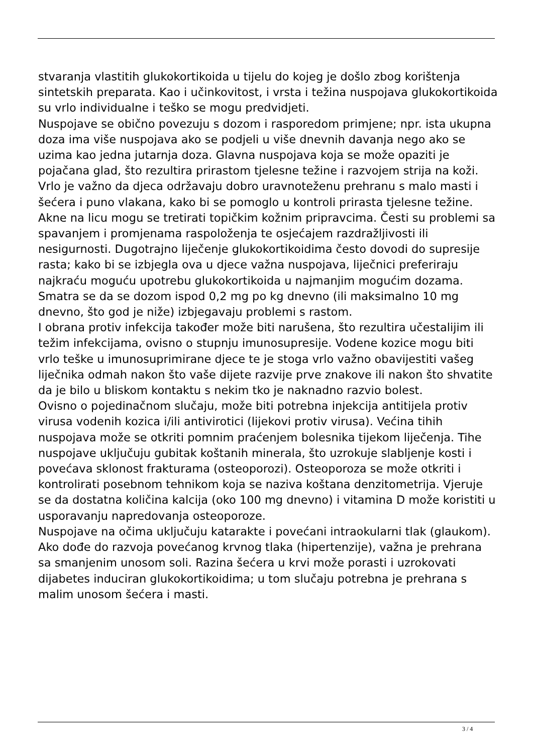stvaranja vlastitih glukokortikoida u tijelu do kojeg je došlo zbog korištenja sintetskih preparata. Kao i učinkovitost, i vrsta i težina nuspojava glukokortikoida su vrlo individualne i teško se mogu predvidjeti.
Nuspojave se obično povezuju s dozom i rasporedom primjene; npr. ista ukupna doza ima više nuspojava ako se podjeli u više dnevnih davanja nego ako se uzima kao jedna jutarnja doza. Glavna nuspojava koja se može opaziti je pojačana glad, što rezultira prirastom tjelesne težine i razvojem strija na koži. Vrlo je važno da djeca održavaju dobro uravnoteženu prehranu s malo masti i šećera i puno vlakana, kako bi se pomoglo u kontroli prirasta tjelesne težine. Akne na licu mogu se tretirati topičkim kožnim pripravcima. Česti su problemi sa spavanjem i promjenama raspoloženja te osjećajem razdražljivosti ili nesigurnosti. Dugotrajno liječenje glukokortikoidima često dovodi do supresije rasta; kako bi se izbjegla ova u djece važna nuspojava, liječnici preferiraju najkraću moguću upotrebu glukokortikoida u najmanjim mogućim dozama. Smatra se da se dozom ispod 0,2 mg po kg dnevno (ili maksimalno 10 mg dnevno, što god je niže) izbjegavaju problemi s rastom.
I obrana protiv infekcija također može biti narušena, što rezultira učestalijim ili težim infekcijama, ovisno o stupnju imunosupresije. Vodene kozice mogu biti vrlo teške u imunosuprimirane djece te je stoga vrlo važno obavijestiti vašeg liječnika odmah nakon što vaše dijete razvije prve znakove ili nakon što shvatite da je bilo u bliskom kontaktu s nekim tko je naknadno razvio bolest.
Ovisno o pojedinačnom slučaju, može biti potrebna injekcija antitijela protiv virusa vodenih kozica i/ili antivirotici (lijekovi protiv virusa). Većina tihih nuspojava može se otkriti pomnim praćenjem bolesnika tijekom liječenja. Tihe nuspojave uključuju gubitak koštanih minerala, što uzrokuje slabljenje kosti i povećava sklonost frakturama (osteoporozi). Osteoporoza se može otkriti i kontrolirati posebnom tehnikom koja se naziva koštana denzitometrija. Vjeruje se da dostatna količina kalcija (oko 100 mg dnevno) i vitamina D može koristiti u usporavanju napredovanja osteoporoze.
Nuspojave na očima uključuju katarakte i povećani intraokularni tlak (glaukom). Ako dođe do razvoja povećanog krvnog tlaka (hipertenzije), važna je prehrana sa smanjenim unosom soli. Razina šećera u krvi može porasti i uzrokovati dijabetes induciran glukokortikoidima; u tom slučaju potrebna je prehrana s malim unosom šećera i masti.
3 / 4